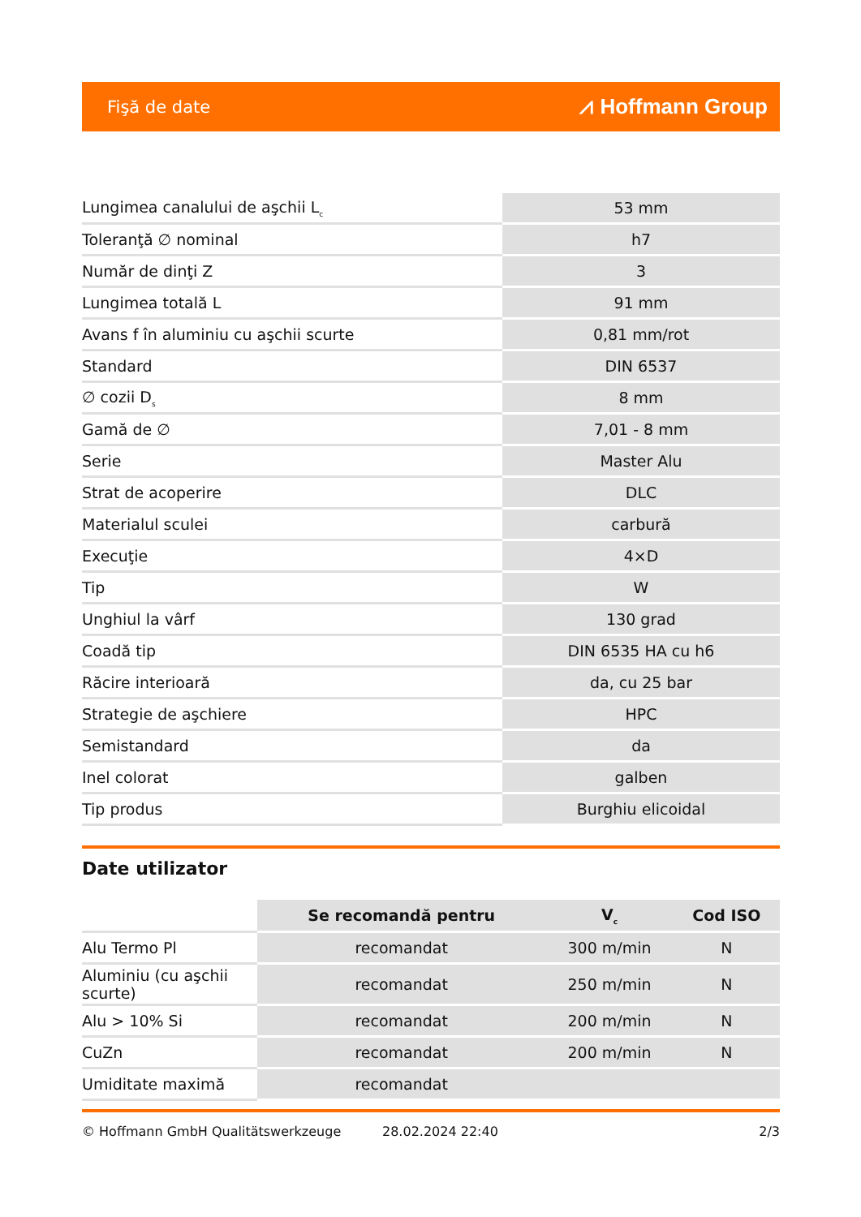Fişă de date ⩘ Hoffmann Group
| Lungimea canalului de aşchii L<sub>c</sub> | 53 mm |
| Toleranţă ∅ nominal | h7 |
| Număr de dinţi Z | 3 |
| Lungimea totală L | 91 mm |
| Avans f în aluminiu cu aşchii scurte | 0,81 mm/rot |
| Standard | DIN 6537 |
| ∅ cozii D<sub>s</sub> | 8 mm |
| Gamă de ∅ | 7,01 - 8 mm |
| Serie | Master Alu |
| Strat de acoperire | DLC |
| Materialul sculei | carbură |
| Execuţie | 4×D |
| Tip | W |
| Unghiul la vârf | 130 grad |
| Coadă tip | DIN 6535 HA cu h6 |
| Răcire interioară | da, cu 25 bar |
| Strategie de aşchiere | HPC |
| Semistandard | da |
| Inel colorat | galben |
| Tip produs | Burghiu elicoidal |
Date utilizator
| | Se recomandă pentru | V<sub>c</sub> | Cod ISO |
| --- | --- | --- | --- |
| Alu Termo Pl | recomandat | 300 m/min | N |
| Aluminiu (cu aşchii scurte) | recomandat | 250 m/min | N |
| Alu > 10% Si | recomandat | 200 m/min | N |
| CuZn | recomandat | 200 m/min | N |
| Umiditate maximă | recomandat | | |
© Hoffmann GmbH Qualitätswerkzeuge 28.02.2024 22:40 2/3